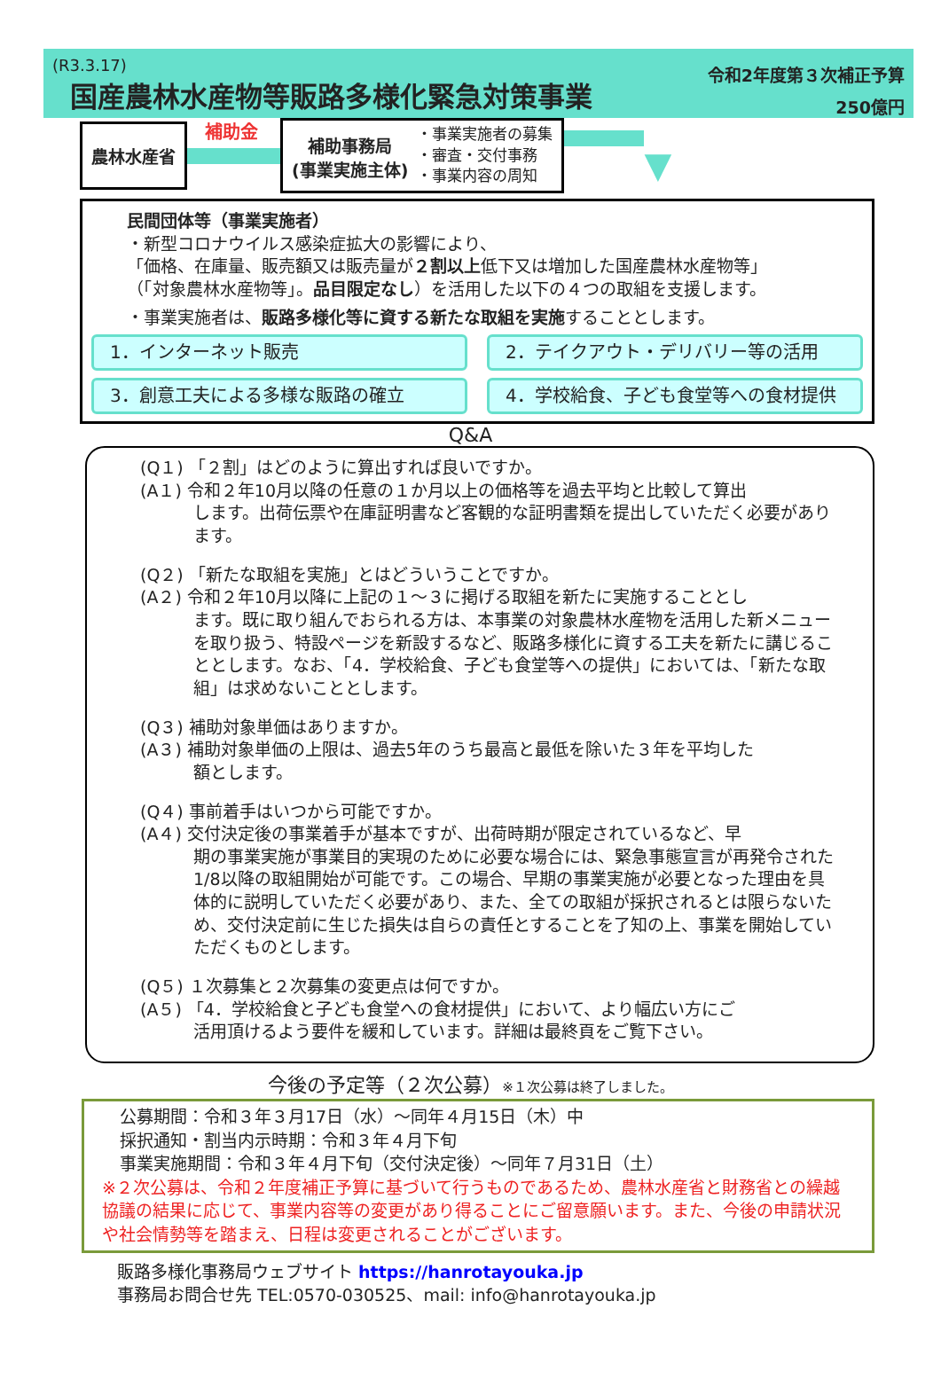(R3.3.17)
国産農林水産物等販路多様化緊急対策事業
令和2年度第３次補正予算
250億円
農林水産省
補助金
補助事務局
(事業実施主体)
・事業実施者の募集
・審査・交付事務
・事業内容の周知
▼
民間団体等（事業実施者）
・新型コロナウイルス感染症拡大の影響により、
「価格、在庫量、販売額又は販売量が２割以上低下又は増加した国産農林水産物等」
（「対象農林水産物等」。品目限定なし）を活用した以下の４つの取組を支援します。
・事業実施者は、販路多様化等に資する新たな取組を実施することとします。
1．インターネット販売
2．テイクアウト・デリバリー等の活用
3．創意工夫による多様な販路の確立
4．学校給食、子ども食堂等への食材提供
Q&A
(Q１) 「２割」はどのように算出すれば良いですか。
(A１) 令和２年10月以降の任意の１か月以上の価格等を過去平均と比較して算出
します。出荷伝票や在庫証明書など客観的な証明書類を提出していただく必要があります。
(Q２) 「新たな取組を実施」とはどういうことですか。
(A２) 令和２年10月以降に上記の１～３に掲げる取組を新たに実施することとし
ます。既に取り組んでおられる方は、本事業の対象農林水産物を活用した新メニューを取り扱う、特設ページを新設するなど、販路多様化に資する工夫を新たに講じることとします。なお、「4．学校給食、子ども食堂等への提供」においては、「新たな取組」は求めないこととします。
(Q３) 補助対象単価はありますか。
(A３) 補助対象単価の上限は、過去5年のうち最高と最低を除いた３年を平均した
額とします。
(Q４) 事前着手はいつから可能ですか。
(A４) 交付決定後の事業着手が基本ですが、出荷時期が限定されているなど、早
期の事業実施が事業目的実現のために必要な場合には、緊急事態宣言が再発令された1/8以降の取組開始が可能です。この場合、早期の事業実施が必要となった理由を具体的に説明していただく必要があり、また、全ての取組が採択されるとは限らないため、交付決定前に生じた損失は自らの責任とすることを了知の上、事業を開始していただくものとします。
(Q５) １次募集と２次募集の変更点は何ですか。
(A５) 「4．学校給食と子ども食堂への食材提供」において、より幅広い方にご
活用頂けるよう要件を緩和しています。詳細は最終頁をご覧下さい。
今後の予定等（２次公募）※１次公募は終了しました。
公募期間：令和３年３月17日（水）～同年４月15日（木）中
採択通知・割当内示時期：令和３年４月下旬
事業実施期間：令和３年４月下旬（交付決定後）～同年７月31日（土）
※２次公募は、令和２年度補正予算に基づいて行うものであるため、農林水産省と財務省との繰越協議の結果に応じて、事業内容等の変更があり得ることにご留意願います。また、今後の申請状況や社会情勢等を踏まえ、日程は変更されることがございます。
販路多様化事務局ウェブサイト https://hanrotayouka.jp
事務局お問合せ先 TEL:0570-030525、mail: info@hanrotayouka.jp